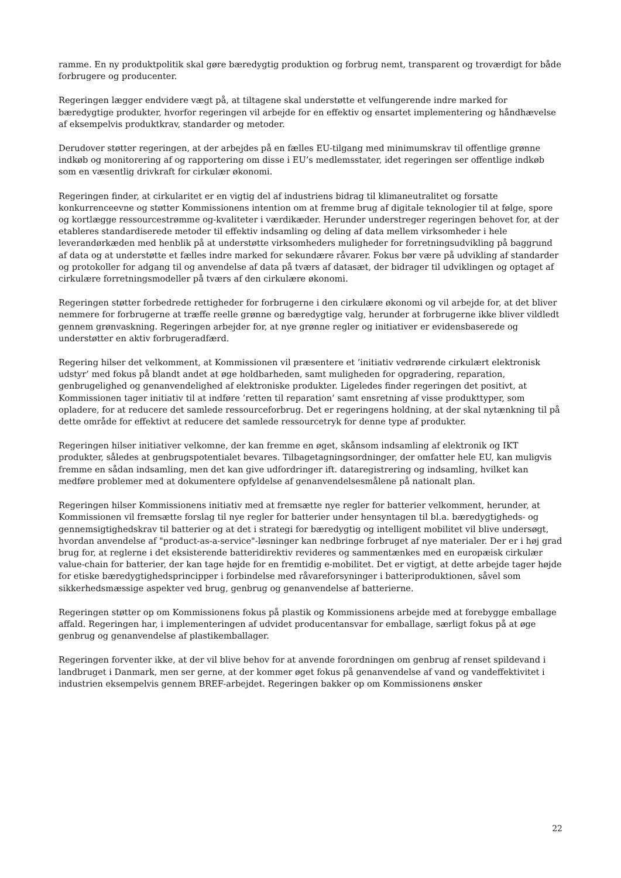ramme. En ny produktpolitik skal gøre bæredygtig produktion og forbrug nemt, transparent og troværdigt for både forbrugere og producenter.
Regeringen lægger endvidere vægt på, at tiltagene skal understøtte et velfungerende indre marked for bæredygtige produkter, hvorfor regeringen vil arbejde for en effektiv og ensartet implementering og håndhævelse af eksempelvis produktkrav, standarder og metoder.
Derudover støtter regeringen, at der arbejdes på en fælles EU-tilgang med minimumskrav til offentlige grønne indkøb og monitorering af og rapportering om disse i EU’s medlemsstater, idet regeringen ser offentlige indkøb som en væsentlig drivkraft for cirkulær økonomi.
Regeringen finder, at cirkularitet er en vigtig del af industriens bidrag til klimaneutralitet og forsatte konkurrenceevne og støtter Kommissionens intention om at fremme brug af digitale teknologier til at følge, spore og kortlægge ressourcestrømme og-kvaliteter i værdikæder. Herunder understreger regeringen behovet for, at der etableres standardiserede metoder til effektiv indsamling og deling af data mellem virksomheder i hele leverandørkæden med henblik på at understøtte virksomheders muligheder for forretningsudvikling på baggrund af data og at understøtte et fælles indre marked for sekundære råvarer. Fokus bør være på udvikling af standarder og protokoller for adgang til og anvendelse af data på tværs af datasæt, der bidrager til udviklingen og optaget af cirkulære forretningsmodeller på tværs af den cirkulære økonomi.
Regeringen støtter forbedrede rettigheder for forbrugerne i den cirkulære økonomi og vil arbejde for, at det bliver nemmere for forbrugerne at træffe reelle grønne og bæredygtige valg, herunder at forbrugerne ikke bliver vildledt gennem grønvaskning. Regeringen arbejder for, at nye grønne regler og initiativer er evidensbaserede og understøtter en aktiv forbrugeradfærd.
Regering hilser det velkomment, at Kommissionen vil præsentere et ’initiativ vedrørende cirkulært elektronisk udstyr’ med fokus på blandt andet at øge holdbarheden, samt muligheden for opgradering, reparation, genbrugelighed og genanvendelighed af elektroniske produkter. Ligeledes finder regeringen det positivt, at Kommissionen tager initiativ til at indføre ’retten til reparation’ samt ensretning af visse produkttyper, som opladere, for at reducere det samlede ressourceforbrug. Det er regeringens holdning, at der skal nytænkning til på dette område for effektivt at reducere det samlede ressourcetryk for denne type af produkter.
Regeringen hilser initiativer velkomne, der kan fremme en øget, skånsom indsamling af elektronik og IKT produkter, således at genbrugspotentialet bevares. Tilbagetagningsordninger, der omfatter hele EU, kan muligvis fremme en sådan indsamling, men det kan give udfordringer ift. dataregistrering og indsamling, hvilket kan medføre problemer med at dokumentere opfyldelse af genanvendelsesmålene på nationalt plan.
Regeringen hilser Kommissionens initiativ med at fremsætte nye regler for batterier velkomment, herunder, at Kommissionen vil fremsætte forslag til nye regler for batterier under hensyntagen til bl.a. bæredygtigheds- og gennemsigtighedskrav til batterier og at det i strategi for bæredygtig og intelligent mobilitet vil blive undersøgt, hvordan anvendelse af "product-as-a-service"-løsninger kan nedbringe forbruget af nye materialer. Der er i høj grad brug for, at reglerne i det eksisterende batteridirektiv revideres og sammentænkes med en europæisk cirkulær value-chain for batterier, der kan tage højde for en fremtidig e-mobilitet. Det er vigtigt, at dette arbejde tager højde for etiske bæredygtighedsprincipper i forbindelse med råvareforsyninger i batteriproduktionen, såvel som sikkerhedsmæssige aspekter ved brug, genbrug og genanvendelse af batterierne.
Regeringen støtter op om Kommissionens fokus på plastik og Kommissionens arbejde med at forebygge emballage affald. Regeringen har, i implementeringen af udvidet producentansvar for emballage, særligt fokus på at øge genbrug og genanvendelse af plastikemballager.
Regeringen forventer ikke, at der vil blive behov for at anvende forordningen om genbrug af renset spildevand i landbruget i Danmark, men ser gerne, at der kommer øget fokus på genanvendelse af vand og vandeffektivitet i industrien eksempelvis gennem BREF-arbejdet. Regeringen bakker op om Kommissionens ønsker
22